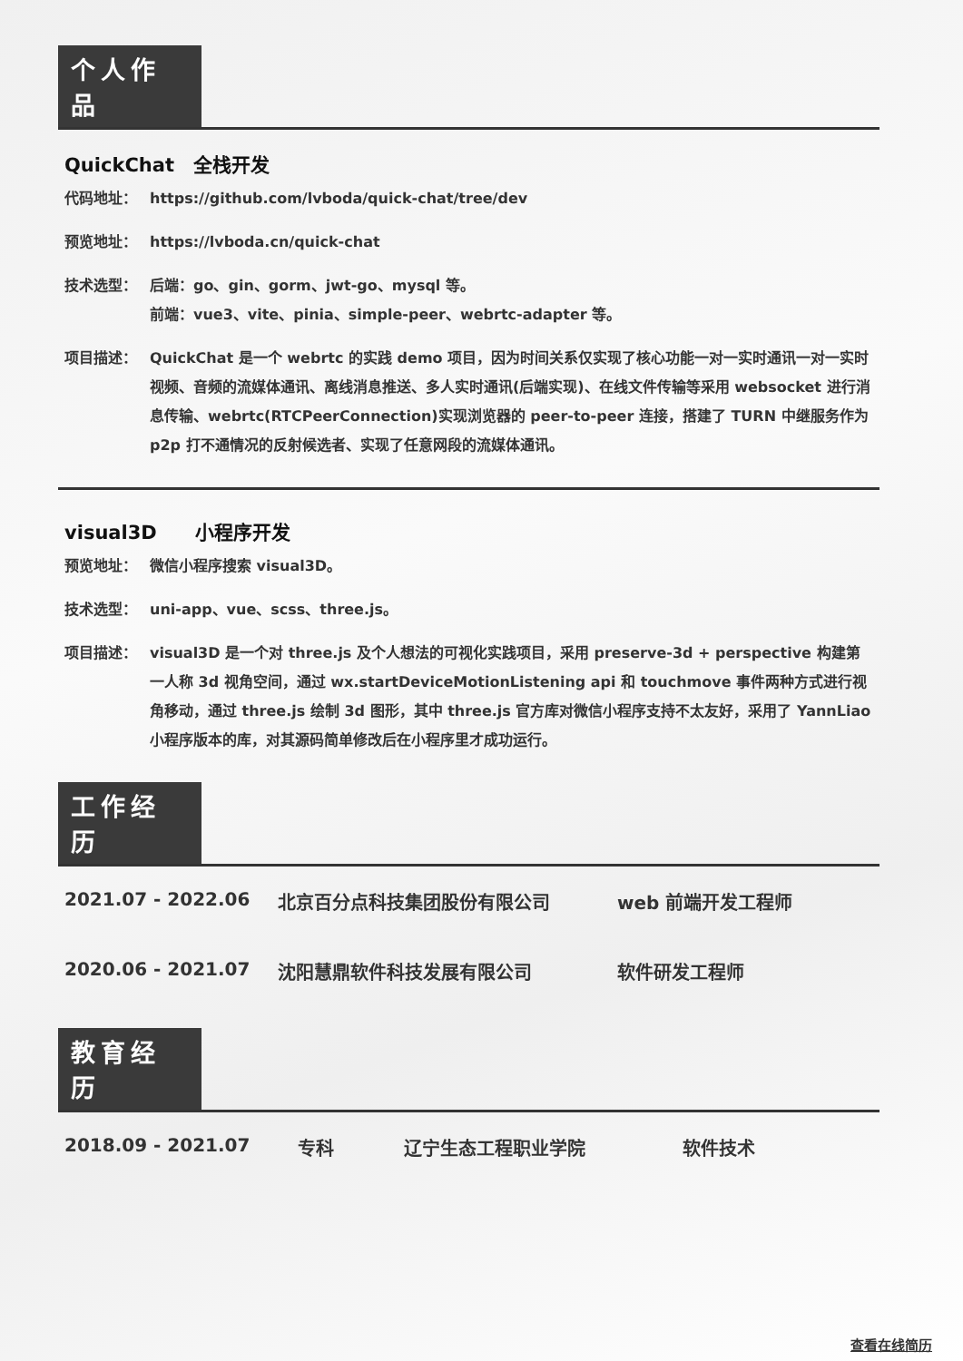个人作品
QuickChat　全栈开发
代码地址： https://github.com/lvboda/quick-chat/tree/dev
预览地址： https://lvboda.cn/quick-chat
技术选型： 后端：go、gin、gorm、jwt-go、mysql 等。
前端：vue3、vite、pinia、simple-peer、webrtc-adapter 等。
项目描述： QuickChat 是一个 webrtc 的实践 demo 项目，因为时间关系仅实现了核心功能一对一实时通讯一对一实时视频、音频的流媒体通讯、离线消息推送、多人实时通讯(后端实现)、在线文件传输等采用 websocket 进行消息传输、webrtc(RTCPeerConnection)实现浏览器的 peer-to-peer 连接，搭建了 TURN 中继服务作为 p2p 打不通情况的反射候选者、实现了任意网段的流媒体通讯。
visual3D　　小程序开发
预览地址： 微信小程序搜索 visual3D。
技术选型： uni-app、vue、scss、three.js。
项目描述： visual3D 是一个对 three.js 及个人想法的可视化实践项目，采用 preserve-3d + perspective 构建第一人称 3d 视角空间，通过 wx.startDeviceMotionListening api 和 touchmove 事件两种方式进行视角移动，通过 three.js 绘制 3d 图形，其中 three.js 官方库对微信小程序支持不太友好，采用了 YannLiao 小程序版本的库，对其源码简单修改后在小程序里才成功运行。
工作经历
2021.07 - 2022.06 北京百分点科技集团股份有限公司 web 前端开发工程师
2020.06 - 2021.07 沈阳慧鼎软件科技发展有限公司 软件研发工程师
教育经历
2018.09 - 2021.07 专科 辽宁生态工程职业学院 软件技术
查看在线简历